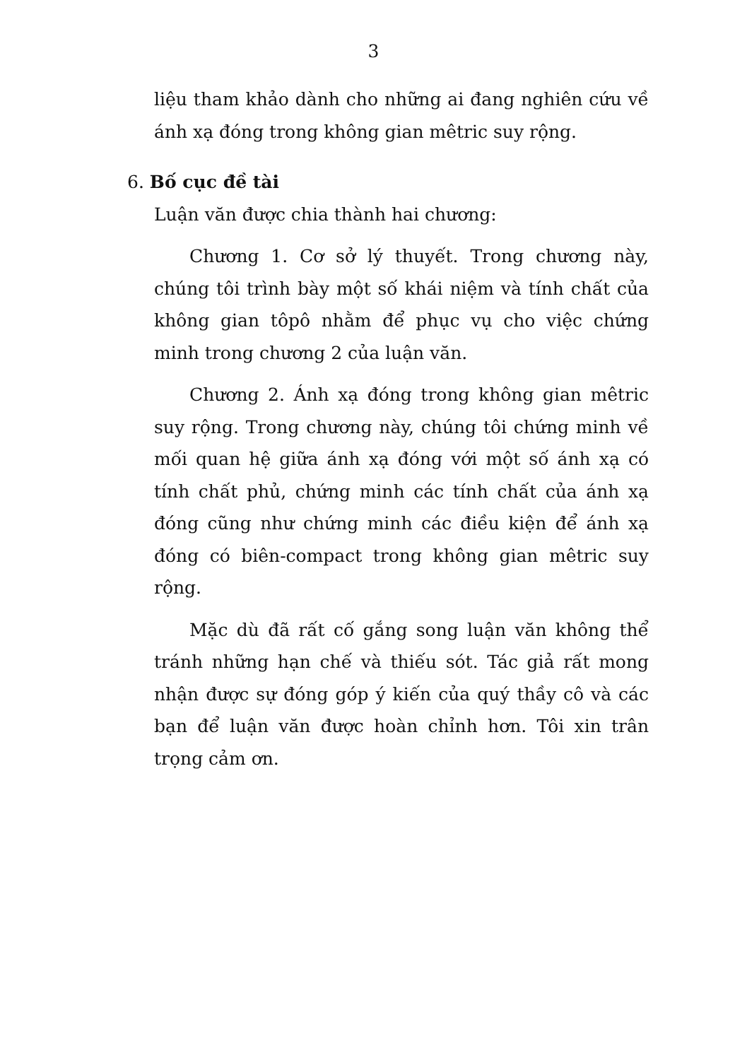3
liệu tham khảo dành cho những ai đang nghiên cứu về ánh xạ đóng trong không gian mêtric suy rộng.
6. Bố cục đề tài
Luận văn được chia thành hai chương:
Chương 1. Cơ sở lý thuyết. Trong chương này, chúng tôi trình bày một số khái niệm và tính chất của không gian tôpô nhằm để phục vụ cho việc chứng minh trong chương 2 của luận văn.
Chương 2. Ánh xạ đóng trong không gian mêtric suy rộng. Trong chương này, chúng tôi chứng minh về mối quan hệ giữa ánh xạ đóng với một số ánh xạ có tính chất phủ, chứng minh các tính chất của ánh xạ đóng cũng như chứng minh các điều kiện để ánh xạ đóng có biên-compact trong không gian mêtric suy rộng.
Mặc dù đã rất cố gắng song luận văn không thể tránh những hạn chế và thiếu sót. Tác giả rất mong nhận được sự đóng góp ý kiến của quý thầy cô và các bạn để luận văn được hoàn chỉnh hơn. Tôi xin trân trọng cảm ơn.